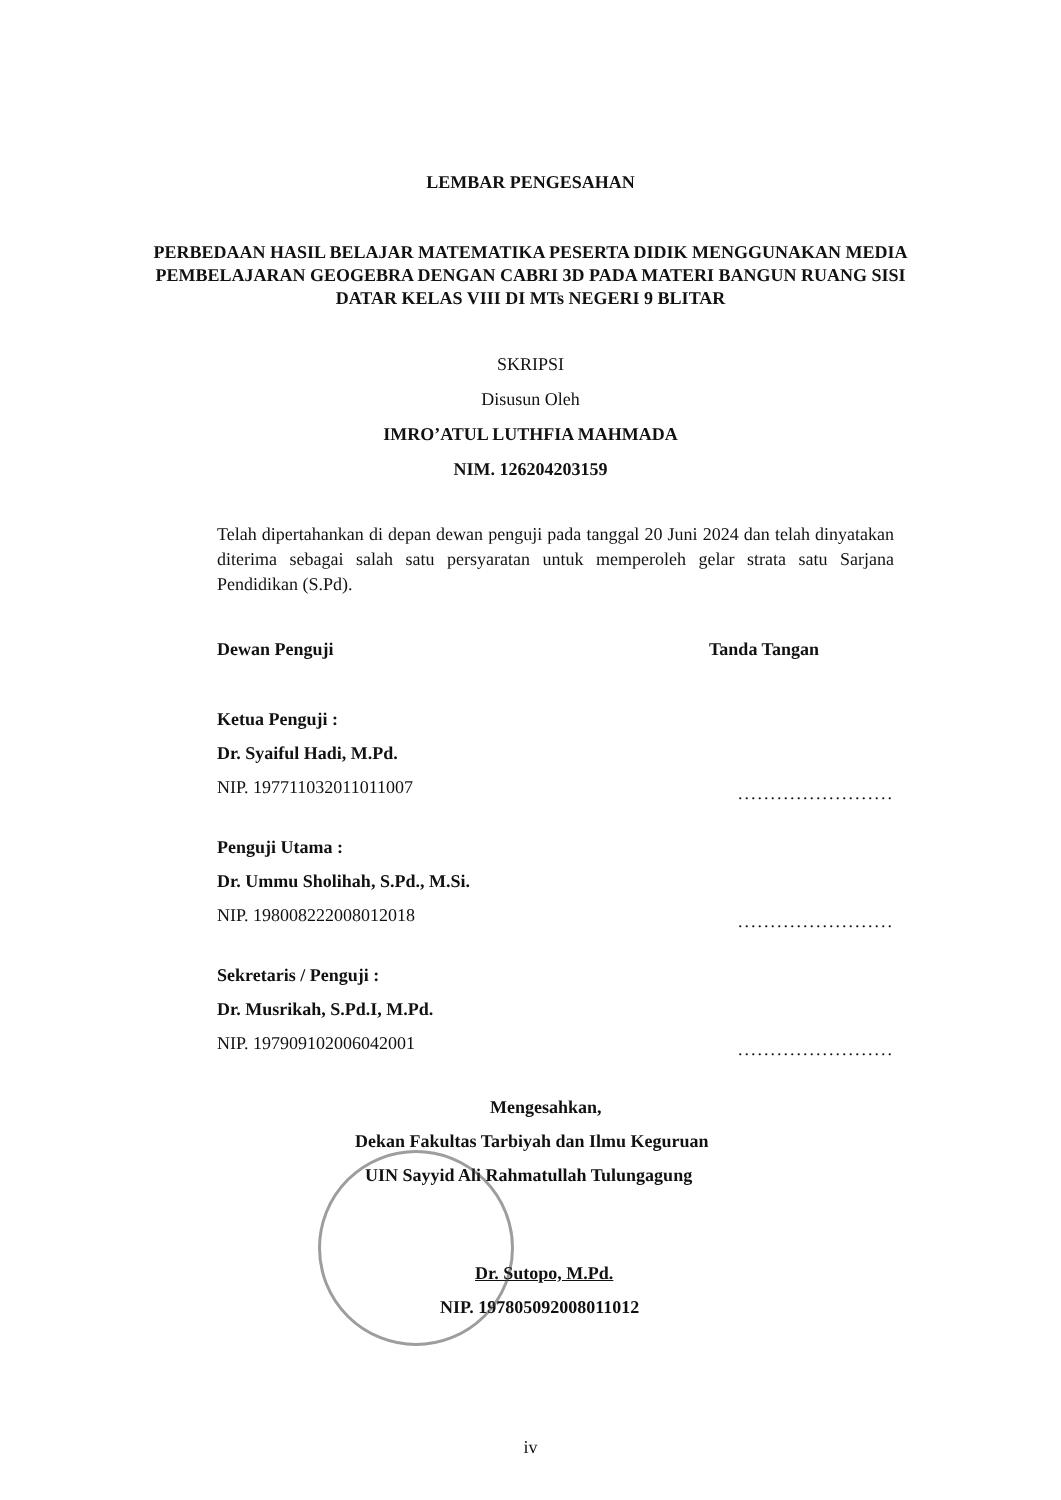LEMBAR PENGESAHAN
PERBEDAAN HASIL BELAJAR MATEMATIKA PESERTA DIDIK MENGGUNAKAN MEDIA PEMBELAJARAN GEOGEBRA DENGAN CABRI 3D PADA MATERI BANGUN RUANG SISI DATAR KELAS VIII DI MTs NEGERI 9 BLITAR
SKRIPSI
Disusun Oleh
IMRO’ATUL LUTHFIA MAHMADA
NIM. 126204203159
Telah dipertahankan di depan dewan penguji pada tanggal 20 Juni 2024 dan telah dinyatakan diterima sebagai salah satu persyaratan untuk memperoleh gelar strata satu Sarjana Pendidikan (S.Pd).
Dewan Penguji Tanda Tangan
Ketua Penguji :
Dr. Syaiful Hadi, M.Pd.
NIP. 197711032011011007
........................
Penguji Utama :
Dr. Ummu Sholihah, S.Pd., M.Si.
NIP. 198008222008012018
........................
Sekretaris / Penguji :
Dr. Musrikah, S.Pd.I, M.Pd.
NIP. 197909102006042001
........................
Mengesahkan,
Dekan Fakultas Tarbiyah dan Ilmu Keguruan
UIN Sayyid Ali Rahmatullah Tulungagung
Dr. Sutopo, M.Pd.
NIP. 197805092008011012
iv